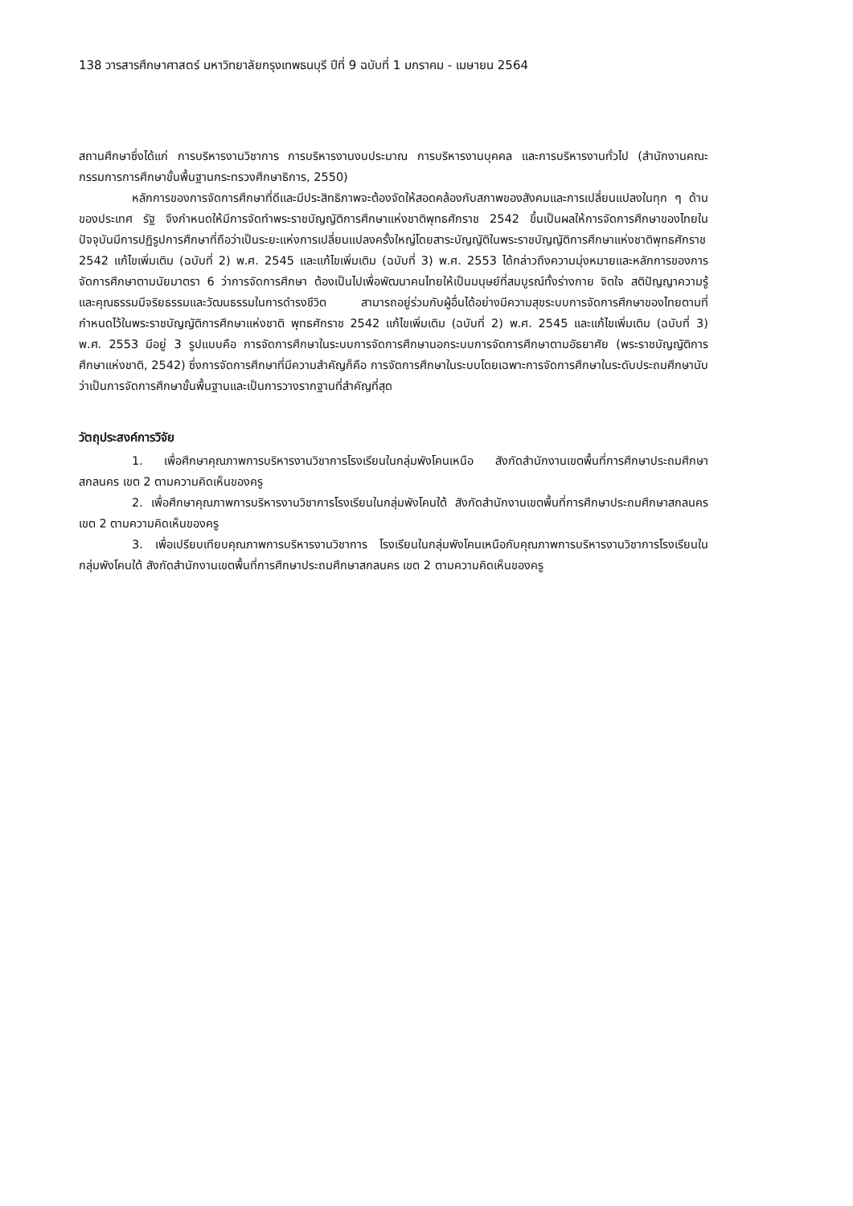138 วารสารศึกษาศาสตร์ มหาวิทยาลัยกรุงเทพธนบุรี ปีที่ 9 ฉบับที่ 1 มกราคม - เมษายน 2564
สถานศึกษาซึ่งได้แก่ การบริหารงานวิชาการ การบริหารงานงบประมาณ การบริหารงานบุคคล และการบริหารงานทั่วไป (สำนักงานคณะกรรมการการศึกษาขั้นพื้นฐานกระทรวงศึกษาธิการ, 2550)
หลักการของการจัดการศึกษาที่ดีและมีประสิทธิภาพจะต้องจัดให้สอดคล้องกับสภาพของสังคมและการเปลี่ยนแปลงในทุก ๆ ด้านของประเทศ รัฐ จึงกำหนดให้มีการจัดทำพระราชบัญญัติการศึกษาแห่งชาติพุทธศักราช 2542 ขึ้นเป็นผลให้การจัดการศึกษาของไทยในปัจจุบันมีการปฏิรูปการศึกษาที่ถือว่าเป็นระยะแห่งการเปลี่ยนแปลงครั้งใหญ่โดยสาระบัญญัติในพระราชบัญญัติการศึกษาแห่งชาติพุทธศักราช 2542 แก้ไขเพิ่มเติม (ฉบับที่ 2) พ.ศ. 2545 และแก้ไขเพิ่มเติม (ฉบับที่ 3) พ.ศ. 2553 ได้กล่าวถึงความมุ่งหมายและหลักการของการจัดการศึกษาตามนัยมาตรา 6 ว่าการจัดการศึกษา ต้องเป็นไปเพื่อพัฒนาคนไทยให้เป็นมนุษย์ที่สมบูรณ์ทั้งร่างกาย จิตใจ สติปัญญาความรู้และคุณธรรมมีจริยธรรมและวัฒนธรรมในการดำรงชีวิต สามารถอยู่ร่วมกับผู้อื่นได้อย่างมีความสุขระบบการจัดการศึกษาของไทยตามที่กำหนดไว้ในพระราชบัญญัติการศึกษาแห่งชาติ พุทธศักราช 2542 แก้ไขเพิ่มเติม (ฉบับที่ 2) พ.ศ. 2545 และแก้ไขเพิ่มเติม (ฉบับที่ 3) พ.ศ. 2553 มีอยู่ 3 รูปแบบคือ การจัดการศึกษาในระบบการจัดการศึกษานอกระบบการจัดการศึกษาตามอัธยาศัย (พระราชบัญญัติการศึกษาแห่งชาติ, 2542) ซึ่งการจัดการศึกษาที่มีความสำคัญก็คือ การจัดการศึกษาในระบบโดยเฉพาะการจัดการศึกษาในระดับประถมศึกษานับว่าเป็นการจัดการศึกษาขั้นพื้นฐานและเป็นการวางรากฐานที่สำคัญที่สุด
วัตถุประสงค์การวิจัย
1. เพื่อศึกษาคุณภาพการบริหารงานวิชาการโรงเรียนในกลุ่มพังโคนเหนือ สังกัดสำนักงานเขตพื้นที่การศึกษาประถมศึกษาสกลนคร เขต 2 ตามความคิดเห็นของครู
2. เพื่อศึกษาคุณภาพการบริหารงานวิชาการโรงเรียนในกลุ่มพังโคนใต้ สังกัดสำนักงานเขตพื้นที่การศึกษาประถมศึกษาสกลนคร เขต 2 ตามความคิดเห็นของครู
3. เพื่อเปรียบเทียบคุณภาพการบริหารงานวิชาการ โรงเรียนในกลุ่มพังโคนเหนือกับคุณภาพการบริหารงานวิชาการโรงเรียนในกลุ่มพังโคนใต้ สังกัดสำนักงานเขตพื้นที่การศึกษาประถมศึกษาสกลนคร เขต 2 ตามความคิดเห็นของครู